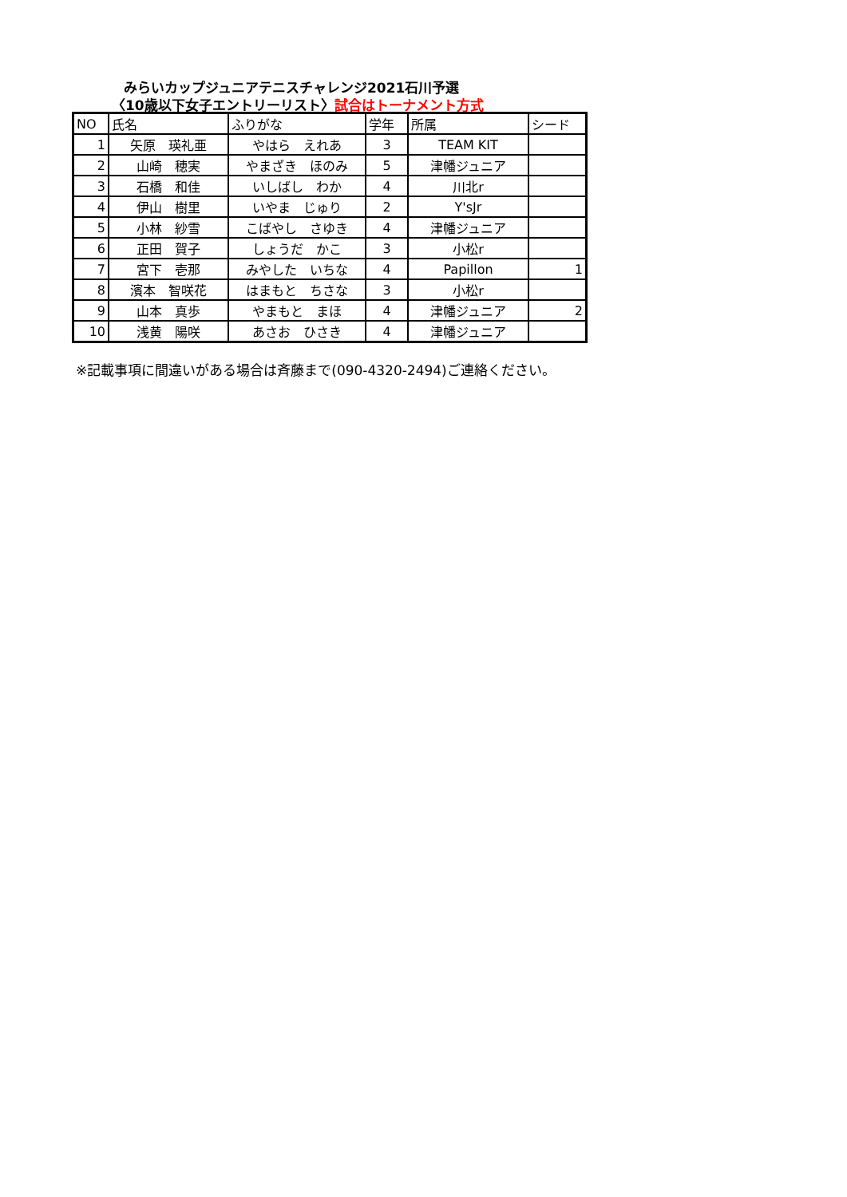みらいカップジュニアテニスチャレンジ2021石川予選
〈10歳以下女子エントリーリスト〉試合はトーナメント方式
| NO | 氏名 | ふりがな | 学年 | 所属 | シード |
| --- | --- | --- | --- | --- | --- |
| 1 | 矢原 瑛礼亜 | やはら えれあ | 3 | TEAM KIT | |
| 2 | 山崎 穂実 | やまざき ほのみ | 5 | 津幡ジュニア | |
| 3 | 石橋 和佳 | いしばし わか | 4 | 川北r | |
| 4 | 伊山 樹里 | いやま じゅり | 2 | Y'sJr | |
| 5 | 小林 紗雪 | こばやし さゆき | 4 | 津幡ジュニア | |
| 6 | 正田 賀子 | しょうだ かこ | 3 | 小松r | |
| 7 | 宮下 壱那 | みやした いちな | 4 | Papillon | 1 |
| 8 | 濱本 智咲花 | はまもと ちさな | 3 | 小松r | |
| 9 | 山本 真歩 | やまもと まほ | 4 | 津幡ジュニア | 2 |
| 10 | 浅黄 陽咲 | あさお ひさき | 4 | 津幡ジュニア | |
※記載事項に間違いがある場合は斉藤まで(090-4320-2494)ご連絡ください。